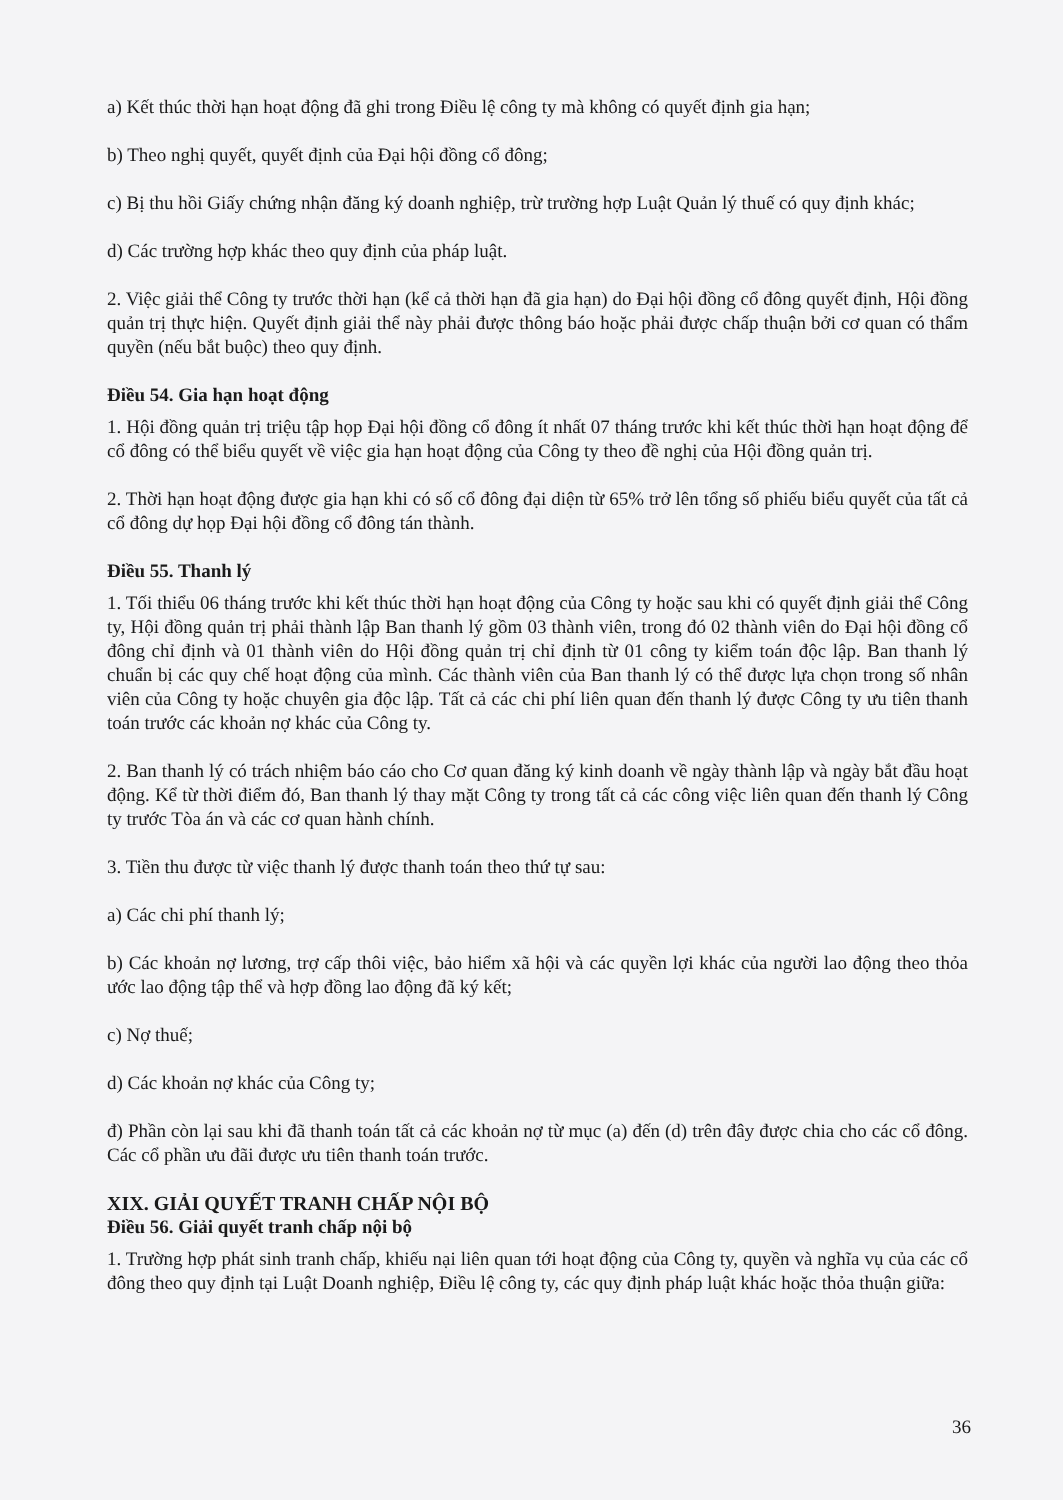a) Kết thúc thời hạn hoạt động đã ghi trong Điều lệ công ty mà không có quyết định gia hạn;
b) Theo nghị quyết, quyết định của Đại hội đồng cổ đông;
c) Bị thu hồi Giấy chứng nhận đăng ký doanh nghiệp, trừ trường hợp Luật Quản lý thuế có quy định khác;
d) Các trường hợp khác theo quy định của pháp luật.
2. Việc giải thể Công ty trước thời hạn (kể cả thời hạn đã gia hạn) do Đại hội đồng cổ đông quyết định, Hội đồng quản trị thực hiện. Quyết định giải thể này phải được thông báo hoặc phải được chấp thuận bởi cơ quan có thẩm quyền (nếu bắt buộc) theo quy định.
Điều 54. Gia hạn hoạt động
1. Hội đồng quản trị triệu tập họp Đại hội đồng cổ đông ít nhất 07 tháng trước khi kết thúc thời hạn hoạt động để cổ đông có thể biểu quyết về việc gia hạn hoạt động của Công ty theo đề nghị của Hội đồng quản trị.
2. Thời hạn hoạt động được gia hạn khi có số cổ đông đại diện từ 65% trở lên tổng số phiếu biểu quyết của tất cả cổ đông dự họp Đại hội đồng cổ đông tán thành.
Điều 55. Thanh lý
1. Tối thiểu 06 tháng trước khi kết thúc thời hạn hoạt động của Công ty hoặc sau khi có quyết định giải thể Công ty, Hội đồng quản trị phải thành lập Ban thanh lý gồm 03 thành viên, trong đó 02 thành viên do Đại hội đồng cổ đông chỉ định và 01 thành viên do Hội đồng quản trị chỉ định từ 01 công ty kiểm toán độc lập. Ban thanh lý chuẩn bị các quy chế hoạt động của mình. Các thành viên của Ban thanh lý có thể được lựa chọn trong số nhân viên của Công ty hoặc chuyên gia độc lập. Tất cả các chi phí liên quan đến thanh lý được Công ty ưu tiên thanh toán trước các khoản nợ khác của Công ty.
2. Ban thanh lý có trách nhiệm báo cáo cho Cơ quan đăng ký kinh doanh về ngày thành lập và ngày bắt đầu hoạt động. Kể từ thời điểm đó, Ban thanh lý thay mặt Công ty trong tất cả các công việc liên quan đến thanh lý Công ty trước Tòa án và các cơ quan hành chính.
3. Tiền thu được từ việc thanh lý được thanh toán theo thứ tự sau:
a) Các chi phí thanh lý;
b) Các khoản nợ lương, trợ cấp thôi việc, bảo hiểm xã hội và các quyền lợi khác của người lao động theo thỏa ước lao động tập thể và hợp đồng lao động đã ký kết;
c) Nợ thuế;
d) Các khoản nợ khác của Công ty;
đ) Phần còn lại sau khi đã thanh toán tất cả các khoản nợ từ mục (a) đến (d) trên đây được chia cho các cổ đông. Các cổ phần ưu đãi được ưu tiên thanh toán trước.
XIX. GIẢI QUYẾT TRANH CHẤP NỘI BỘ
Điều 56. Giải quyết tranh chấp nội bộ
1. Trường hợp phát sinh tranh chấp, khiếu nại liên quan tới hoạt động của Công ty, quyền và nghĩa vụ của các cổ đông theo quy định tại Luật Doanh nghiệp, Điều lệ công ty, các quy định pháp luật khác hoặc thỏa thuận giữa:
36